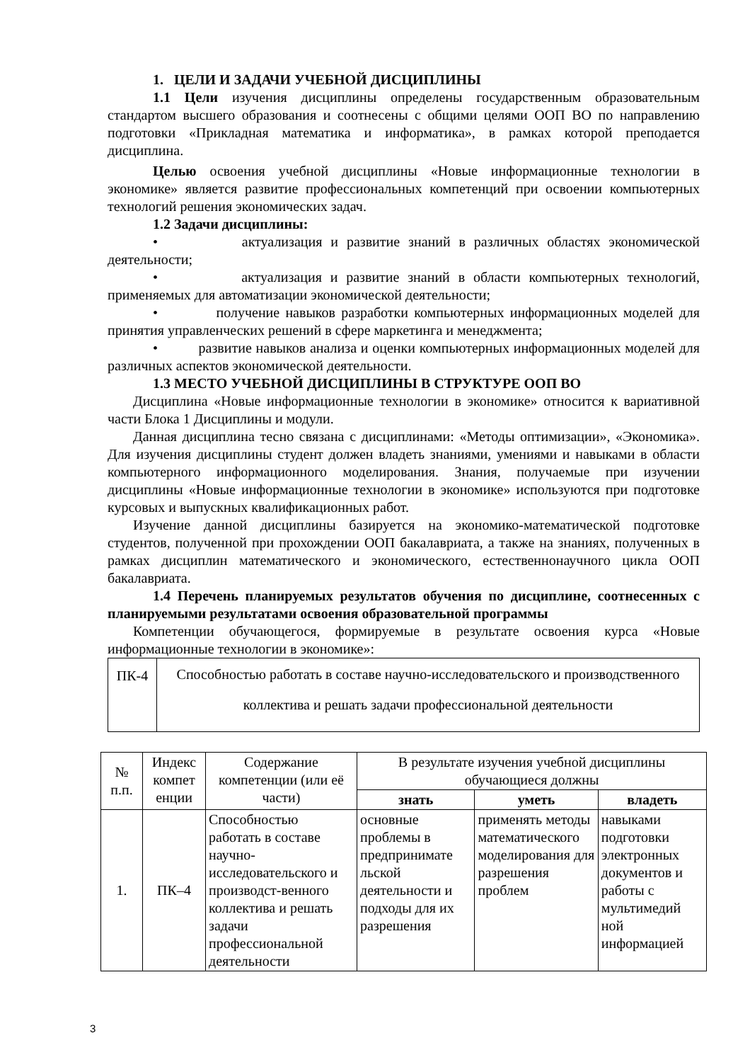1. ЦЕЛИ И ЗАДАЧИ УЧЕБНОЙ ДИСЦИПЛИНЫ
1.1 Цели изучения дисциплины определены государственным образовательным стандартом высшего образования и соотнесены с общими целями ООП ВО по направлению подготовки «Прикладная математика и информатика», в рамках которой преподается дисциплина.
Целью освоения учебной дисциплины «Новые информационные технологии в экономике» является развитие профессиональных компетенций при освоении компьютерных технологий решения экономических задач.
1.2 Задачи дисциплины:
• актуализация и развитие знаний в различных областях экономической деятельности;
• актуализация и развитие знаний в области компьютерных технологий, применяемых для автоматизации экономической деятельности;
• получение навыков разработки компьютерных информационных моделей для принятия управленческих решений в сфере маркетинга и менеджмента;
• развитие навыков анализа и оценки компьютерных информационных моделей для различных аспектов экономической деятельности.
1.3 МЕСТО УЧЕБНОЙ ДИСЦИПЛИНЫ В СТРУКТУРЕ ООП ВО
Дисциплина «Новые информационные технологии в экономике» относится к вариативной части Блока 1 Дисциплины и модули.
Данная дисциплина тесно связана с дисциплинами: «Методы оптимизации», «Экономика». Для изучения дисциплины студент должен владеть знаниями, умениями и навыками в области компьютерного информационного моделирования. Знания, получаемые при изучении дисциплины «Новые информационные технологии в экономике» используются при подготовке курсовых и выпускных квалификационных работ.
Изучение данной дисциплины базируется на экономико-математической подготовке студентов, полученной при прохождении ООП бакалавриата, а также на знаниях, полученных в рамках дисциплин математического и экономического, естественнонаучного цикла ООП бакалавриата.
1.4 Перечень планируемых результатов обучения по дисциплине, соотнесенных с планируемыми результатами освоения образовательной программы
Компетенции обучающегося, формируемые в результате освоения курса «Новые информационные технологии в экономике»:
| ПК-4 | Способностью работать в составе научно-исследовательского и производственного коллектива и решать задачи профессиональной деятельности |
| № п.п. | Индекс компет енции | Содержание компетенции (или её части) | В результате изучения учебной дисциплины обучающиеся должны | | |
| --- | --- | --- | --- | --- | --- |
| | | | знать | уметь | владеть |
| 1. | ПК–4 | Способностью работать в составе научно-исследовательского и производст-венного коллектива и решать задачи профессиональной деятельности | основные проблемы в предпринимате льской деятельности и подходы для их разрешения | применять методы математического моделирования для разрешения проблем | навыками подготовки электронных документов и работы с мультимедий ной информацией |
3